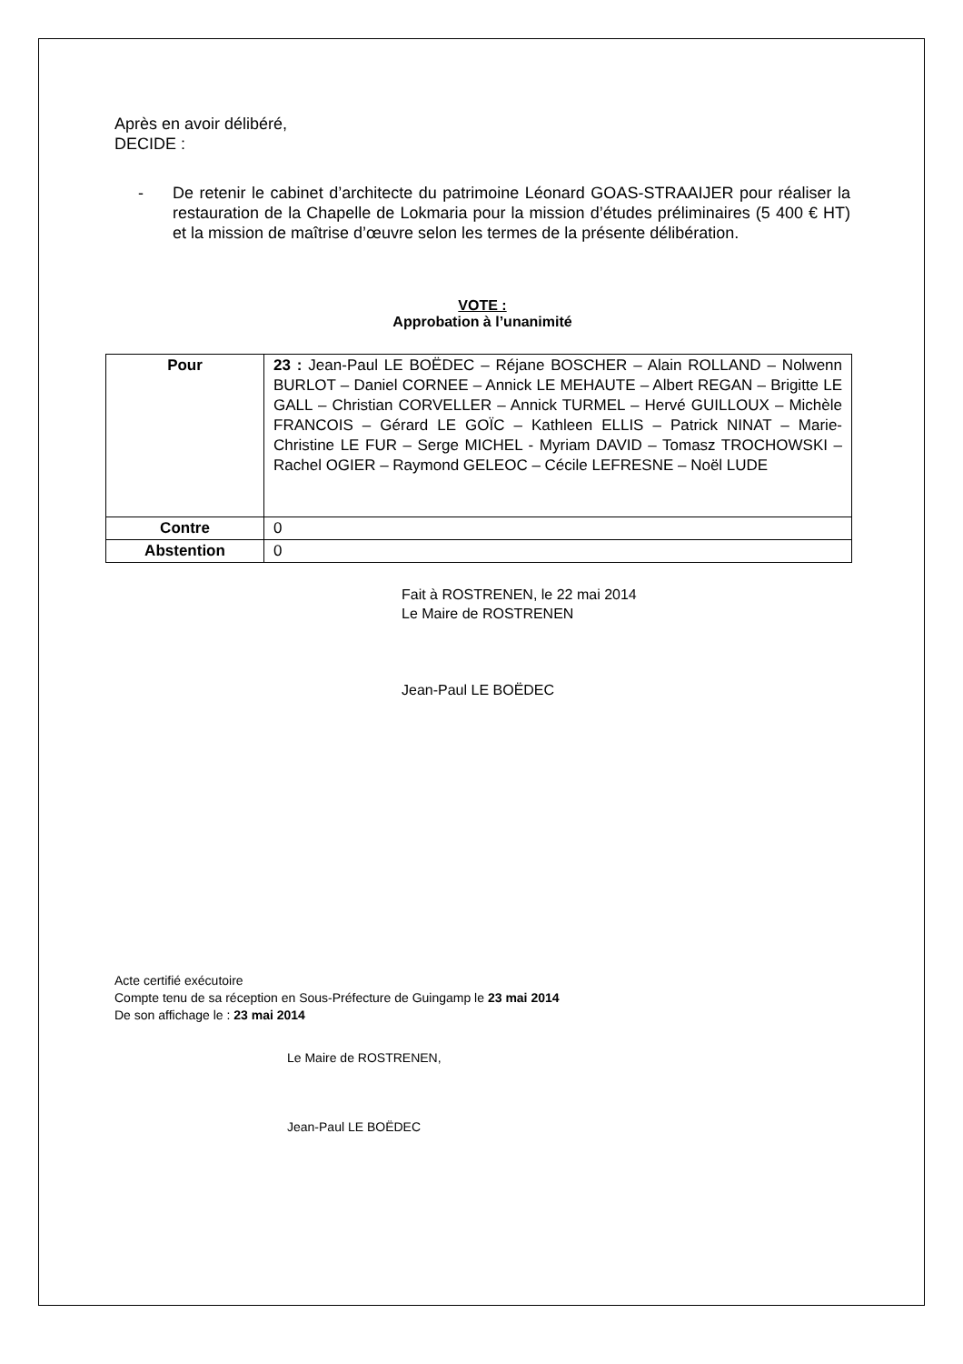Après en avoir délibéré,
DECIDE :
- De retenir le cabinet d’architecte du patrimoine Léonard GOAS-STRAAIJER pour réaliser la restauration de la Chapelle de Lokmaria pour la mission d’études préliminaires (5 400 € HT) et la mission de maîtrise d’œuvre selon les termes de la présente délibération.
VOTE :
Approbation à l’unanimité
| Pour | 23 : Jean-Paul LE BOËDEC – Réjane BOSCHER – Alain ROLLAND – Nolwenn BURLOT – Daniel CORNEE – Annick LE MEHAUTE – Albert REGAN – Brigitte LE GALL – Christian CORVELLER – Annick TURMEL – Hervé GUILLOUX – Michèle FRANCOIS – Gérard LE GOÏC – Kathleen ELLIS – Patrick NINAT – Marie-Christine LE FUR – Serge MICHEL - Myriam DAVID – Tomasz TROCHOWSKI – Rachel OGIER – Raymond GELEOC – Cécile LEFRESNE – Noël LUDE |
| Contre | 0 |
| Abstention | 0 |
Fait à ROSTRENEN, le 22 mai 2014
Le Maire de ROSTRENEN
Jean-Paul LE BOËDEC
Acte certifié exécutoire
Compte tenu de sa réception en Sous-Préfecture de Guingamp le 23 mai 2014
De son affichage le : 23 mai 2014
Le Maire de ROSTRENEN,
Jean-Paul LE BOËDEC